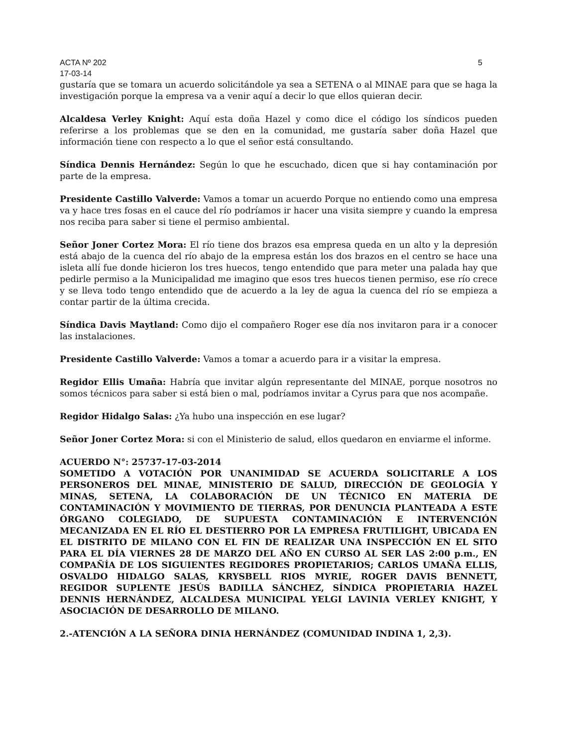ACTA Nº 202 5
17-03-14
gustaría que se tomara un acuerdo solicitándole ya sea a SETENA o al MINAE para que se haga la investigación porque la empresa va a venir aquí a decir lo que ellos quieran decir.
Alcaldesa Verley Knight: Aquí esta doña Hazel y como dice el código los síndicos pueden referirse a los problemas que se den en la comunidad, me gustaría saber doña Hazel que información tiene con respecto a lo que el señor está consultando.
Síndica Dennis Hernández: Según lo que he escuchado, dicen que si hay contaminación por parte de la empresa.
Presidente Castillo Valverde: Vamos a tomar un acuerdo Porque no entiendo como una empresa va y hace tres fosas en el cauce del río podríamos ir hacer una visita siempre y cuando la empresa nos reciba para saber si tiene el permiso ambiental.
Señor Joner Cortez Mora: El río tiene dos brazos esa empresa queda en un alto y la depresión está abajo de la cuenca del río abajo de la empresa están los dos brazos en el centro se hace una isleta allí fue donde hicieron los tres huecos, tengo entendido que para meter una palada hay que pedirle permiso a la Municipalidad me imagino que esos tres huecos tienen permiso, ese río crece y se lleva todo tengo entendido que de acuerdo a la ley de agua la cuenca del río se empieza a contar partir de la última crecida.
Síndica Davis Maytland: Como dijo el compañero Roger ese día nos invitaron para ir a conocer las instalaciones.
Presidente Castillo Valverde: Vamos a tomar a acuerdo para ir a visitar la empresa.
Regidor Ellis Umaña: Habría que invitar algún representante del MINAE, porque nosotros no somos técnicos para saber si está bien o mal, podríamos invitar a Cyrus para que nos acompañe.
Regidor Hidalgo Salas: ¿Ya hubo una inspección en ese lugar?
Señor Joner Cortez Mora: si con el Ministerio de salud, ellos quedaron en enviarme el informe.
ACUERDO N°: 25737-17-03-2014
SOMETIDO A VOTACIÓN POR UNANIMIDAD SE ACUERDA SOLICITARLE A LOS PERSONEROS DEL MINAE, MINISTERIO DE SALUD, DIRECCIÓN DE GEOLOGÍA Y MINAS, SETENA, LA COLABORACIÓN DE UN TÉCNICO EN MATERIA DE CONTAMINACIÓN Y MOVIMIENTO DE TIERRAS, POR DENUNCIA PLANTEADA A ESTE ÓRGANO COLEGIADO, DE SUPUESTA CONTAMINACIÓN E INTERVENCIÓN MECANIZADA EN EL RÍO EL DESTIERRO POR LA EMPRESA FRUTILIGHT, UBICADA EN EL DISTRITO DE MILANO CON EL FIN DE REALIZAR UNA INSPECCIÓN EN EL SITO PARA EL DÍA VIERNES 28 DE MARZO DEL AÑO EN CURSO AL SER LAS 2:00 p.m., EN COMPAÑÍA DE LOS SIGUIENTES REGIDORES PROPIETARIOS; CARLOS UMAÑA ELLIS, OSVALDO HIDALGO SALAS, KRYSBELL RIOS MYRIE, ROGER DAVIS BENNETT, REGIDOR SUPLENTE JESÚS BADILLA SÁNCHEZ, SÍNDICA PROPIETARIA HAZEL DENNIS HERNÁNDEZ, ALCALDESA MUNICIPAL YELGI LAVINIA VERLEY KNIGHT, Y ASOCIACIÓN DE DESARROLLO DE MILANO.
2.-ATENCIÓN A LA SEÑORA DINIA HERNÁNDEZ (COMUNIDAD INDINA 1, 2,3).